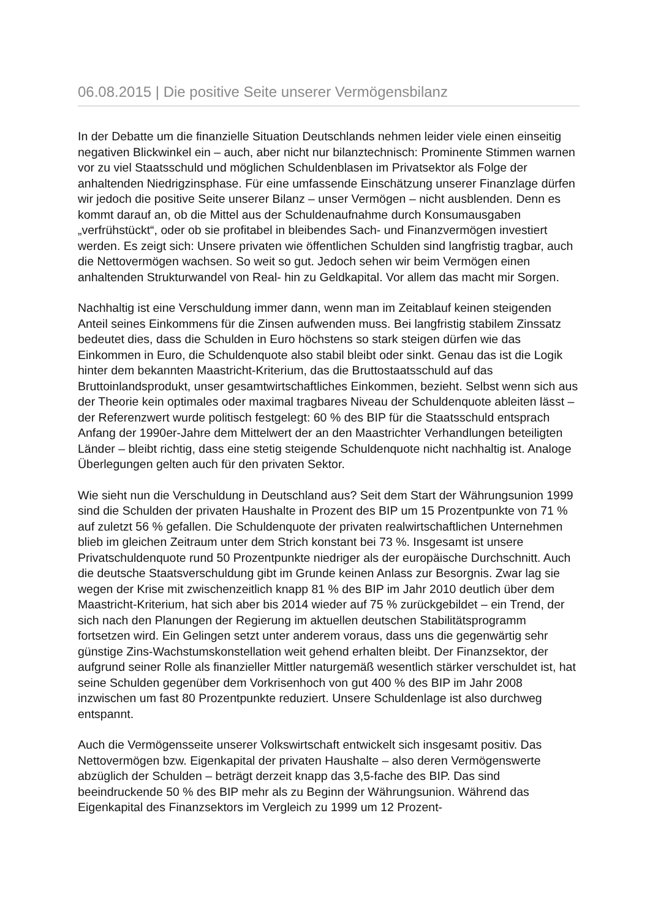06.08.2015 | Die positive Seite unserer Vermögensbilanz
In der Debatte um die finanzielle Situation Deutschlands nehmen leider viele einen einseitig negativen Blickwinkel ein – auch, aber nicht nur bilanztechnisch: Prominente Stimmen warnen vor zu viel Staatsschuld und möglichen Schuldenblasen im Privatsektor als Folge der anhaltenden Niedrigzinsphase. Für eine umfassende Einschätzung unserer Finanzlage dürfen wir jedoch die positive Seite unserer Bilanz – unser Vermögen – nicht ausblenden. Denn es kommt darauf an, ob die Mittel aus der Schuldenaufnahme durch Konsumausgaben „verfrühstückt“, oder ob sie profitabel in bleibendes Sach- und Finanzvermögen investiert werden. Es zeigt sich: Unsere privaten wie öffentlichen Schulden sind langfristig tragbar, auch die Nettovermögen wachsen. So weit so gut. Jedoch sehen wir beim Vermögen einen anhaltenden Strukturwandel von Real- hin zu Geldkapital. Vor allem das macht mir Sorgen.
Nachhaltig ist eine Verschuldung immer dann, wenn man im Zeitablauf keinen steigenden Anteil seines Einkommens für die Zinsen aufwenden muss. Bei langfristig stabilem Zinssatz bedeutet dies, dass die Schulden in Euro höchstens so stark steigen dürfen wie das Einkommen in Euro, die Schuldenquote also stabil bleibt oder sinkt. Genau das ist die Logik hinter dem bekannten Maastricht-Kriterium, das die Bruttostaatsschuld auf das Bruttoinlandsprodukt, unser gesamtwirtschaftliches Einkommen, bezieht. Selbst wenn sich aus der Theorie kein optimales oder maximal tragbares Niveau der Schuldenquote ableiten lässt – der Referenzwert wurde politisch festgelegt: 60 % des BIP für die Staatsschuld entsprach Anfang der 1990er-Jahre dem Mittelwert der an den Maastrichter Verhandlungen beteiligten Länder – bleibt richtig, dass eine stetig steigende Schuldenquote nicht nachhaltig ist. Analoge Überlegungen gelten auch für den privaten Sektor.
Wie sieht nun die Verschuldung in Deutschland aus? Seit dem Start der Währungsunion 1999 sind die Schulden der privaten Haushalte in Prozent des BIP um 15 Prozentpunkte von 71 % auf zuletzt 56 % gefallen. Die Schuldenquote der privaten realwirtschaftlichen Unternehmen blieb im gleichen Zeitraum unter dem Strich konstant bei 73 %. Insgesamt ist unsere Privatschuldenquote rund 50 Prozentpunkte niedriger als der europäische Durchschnitt. Auch die deutsche Staatsverschuldung gibt im Grunde keinen Anlass zur Besorgnis. Zwar lag sie wegen der Krise mit zwischenzeitlich knapp 81 % des BIP im Jahr 2010 deutlich über dem Maastricht-Kriterium, hat sich aber bis 2014 wieder auf 75 % zurückgebildet – ein Trend, der sich nach den Planungen der Regierung im aktuellen deutschen Stabilitätsprogramm fortsetzen wird. Ein Gelingen setzt unter anderem voraus, dass uns die gegenwärtig sehr günstige Zins-Wachstumskonstellation weit gehend erhalten bleibt. Der Finanzsektor, der aufgrund seiner Rolle als finanzieller Mittler naturgemäß wesentlich stärker verschuldet ist, hat seine Schulden gegenüber dem Vorkrisenhoch von gut 400 % des BIP im Jahr 2008 inzwischen um fast 80 Prozentpunkte reduziert. Unsere Schuldenlage ist also durchweg entspannt.
Auch die Vermögensseite unserer Volkswirtschaft entwickelt sich insgesamt positiv. Das Nettovermögen bzw. Eigenkapital der privaten Haushalte – also deren Vermögenswerte abzüglich der Schulden – beträgt derzeit knapp das 3,5-fache des BIP. Das sind beeindruckende 50 % des BIP mehr als zu Beginn der Währungsunion. Während das Eigenkapital des Finanzsektors im Vergleich zu 1999 um 12 Prozent-